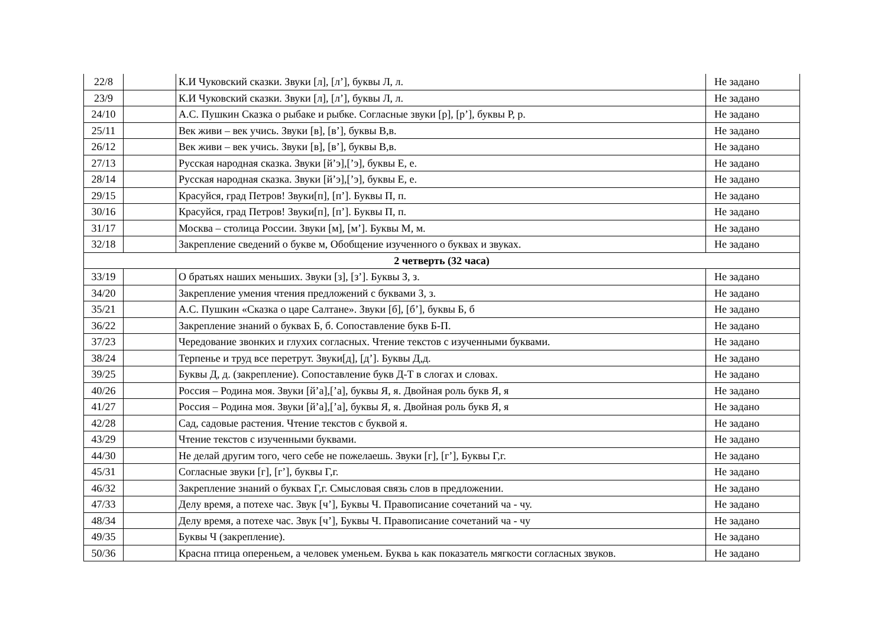| 22/8 | | К.И Чуковский сказки. Звуки [л], [л’], буквы Л, л. | Не задано |
| 23/9 | | К.И Чуковский сказки. Звуки [л], [л’], буквы Л, л. | Не задано |
| 24/10 | | А.С. Пушкин Сказка о рыбаке и рыбке. Согласные звуки [р], [р’], буквы Р, р. | Не задано |
| 25/11 | | Век живи – век учись. Звуки [в], [в’], буквы В,в. | Не задано |
| 26/12 | | Век живи – век учись. Звуки [в], [в’], буквы В,в. | Не задано |
| 27/13 | | Русская народная сказка. Звуки [й’э],[’э], буквы Е, е. | Не задано |
| 28/14 | | Русская народная сказка. Звуки [й’э],[’э], буквы Е, е. | Не задано |
| 29/15 | | Красуйся, град Петров! Звуки[п], [п’]. Буквы П, п. | Не задано |
| 30/16 | | Красуйся, град Петров! Звуки[п], [п’]. Буквы П, п. | Не задано |
| 31/17 | | Москва – столица России. Звуки [м], [м’]. Буквы М, м. | Не задано |
| 32/18 | | Закрепление сведений о букве м, Обобщение изученного о буквах и звуках. | Не задано |
| 2 четверть (32 часа) | | | |
| 33/19 | | О братьях наших меньших. Звуки [з], [з’]. Буквы З, з. | Не задано |
| 34/20 | | Закрепление умения чтения предложений с буквами З, з. | Не задано |
| 35/21 | | А.С. Пушкин «Сказка о царе Салтане». Звуки [б], [б’], буквы Б, б | Не задано |
| 36/22 | | Закрепление знаний о буквах Б, б. Сопоставление букв Б-П. | Не задано |
| 37/23 | | Чередование звонких и глухих согласных. Чтение текстов с изученными буквами. | Не задано |
| 38/24 | | Терпенье и труд все перетрут. Звуки[д], [д’]. Буквы Д,д. | Не задано |
| 39/25 | | Буквы Д, д. (закрепление). Сопоставление букв Д-Т в слогах и словах. | Не задано |
| 40/26 | | Россия – Родина моя. Звуки [й’а],[’а], буквы Я, я. Двойная роль букв Я, я | Не задано |
| 41/27 | | Россия – Родина моя. Звуки [й’а],[’а], буквы Я, я. Двойная роль букв Я, я | Не задано |
| 42/28 | | Сад, садовые растения. Чтение текстов с буквой я. | Не задано |
| 43/29 | | Чтение текстов с изученными буквами. | Не задано |
| 44/30 | | Не делай другим того, чего себе не пожелаешь. Звуки [г], [г’], Буквы Г,г. | Не задано |
| 45/31 | | Согласные звуки [г], [г’], буквы Г,г. | Не задано |
| 46/32 | | Закрепление знаний о буквах Г,г. Смысловая связь слов в предложении. | Не задано |
| 47/33 | | Делу время, а потехе час. Звук [ч’], Буквы Ч. Правописание сочетаний ча - чу. | Не задано |
| 48/34 | | Делу время, а потехе час. Звук [ч’], Буквы Ч. Правописание сочетаний ча - чу | Не задано |
| 49/35 | | Буквы Ч (закрепление). | Не задано |
| 50/36 | | Красна птица опереньем, а человек уменьем. Буква ь как показатель мягкости согласных звуков. | Не задано |